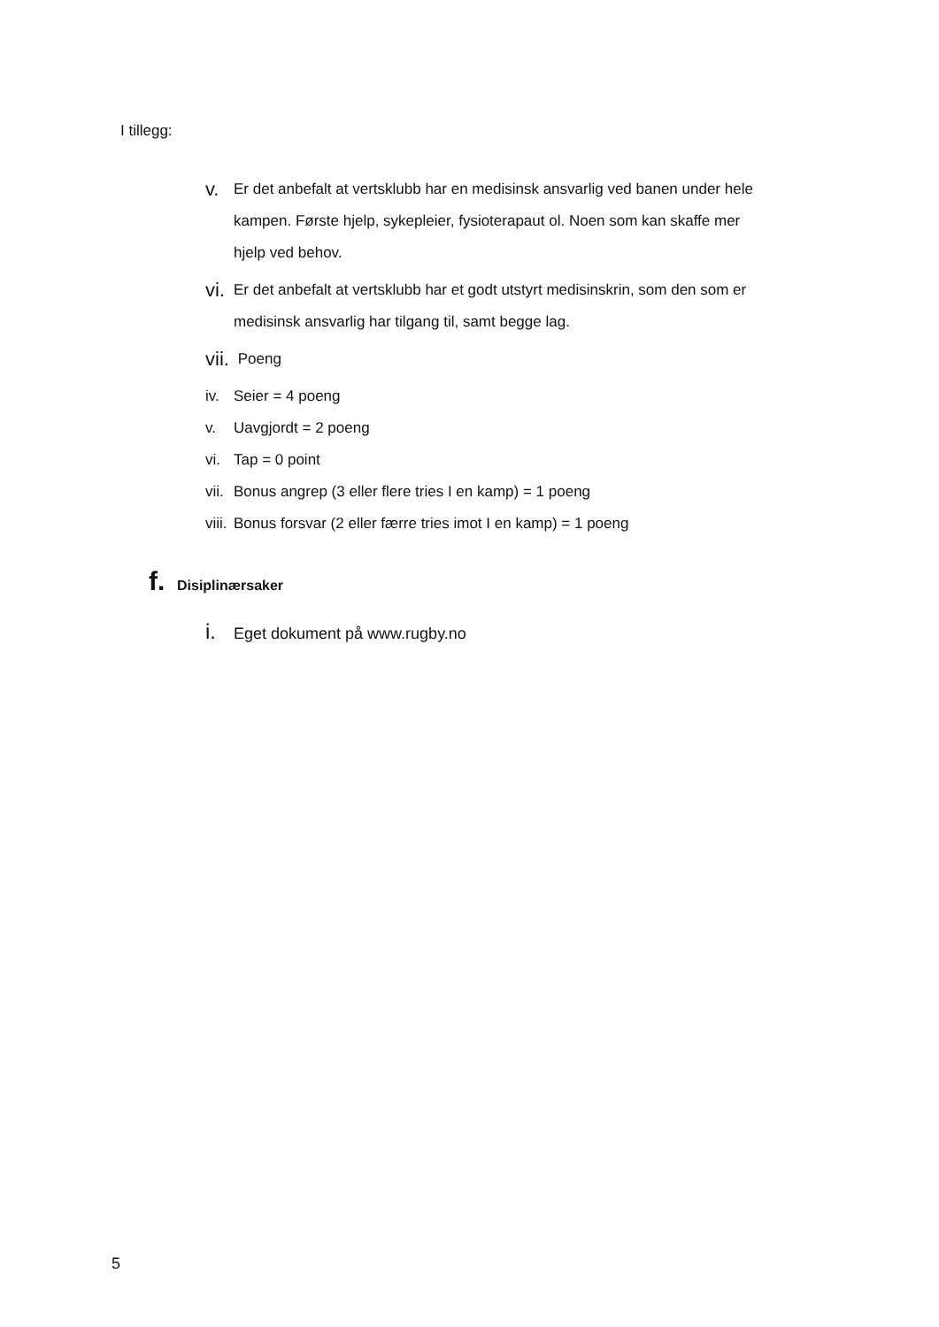I tillegg:
v. Er det anbefalt at vertsklubb har en medisinsk ansvarlig ved banen under hele kampen. Første hjelp, sykepleier, fysioterapaut ol. Noen som kan skaffe mer hjelp ved behov.
vi. Er det anbefalt at vertsklubb har et godt utstyrt medisinskrin, som den som er medisinsk ansvarlig har tilgang til, samt begge lag.
vii. Poeng
iv. Seier = 4 poeng
v. Uavgjordt = 2 poeng
vi. Tap = 0 point
vii. Bonus angrep (3 eller flere tries I en kamp) = 1 poeng
viii. Bonus forsvar (2 eller færre tries imot I en kamp) = 1 poeng
f. Disiplinærsaker
i. Eget dokument på www.rugby.no
5